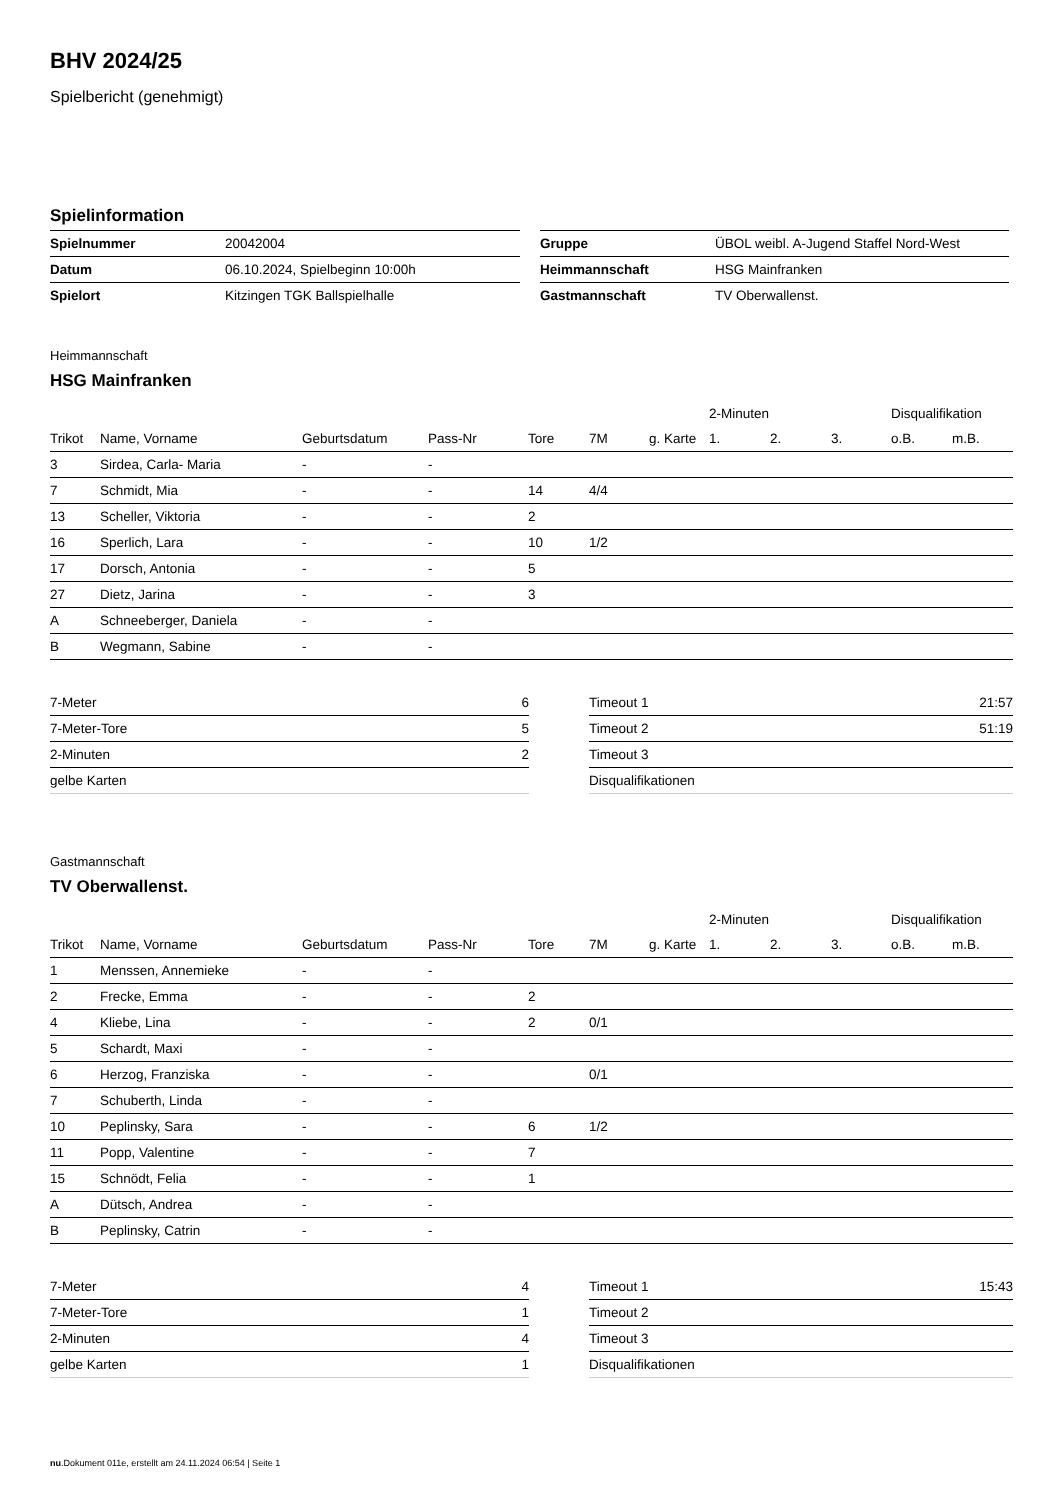BHV 2024/25
Spielbericht (genehmigt)
Spielinformation
| Spielnummer | 20042004 |
| Datum | 06.10.2024, Spielbeginn 10:00h |
| Spielort | Kitzingen TGK Ballspielhalle |
| Gruppe | ÜBOL weibl. A-Jugend Staffel Nord-West |
| Heimmannschaft | HSG Mainfranken |
| Gastmannschaft | TV Oberwallenst. |
Heimmannschaft
HSG Mainfranken
| | | | | | | | 2-Minuten | | | Disqualifikation | |
| --- | --- | --- | --- | --- | --- | --- | --- | --- | --- | --- | --- |
| Trikot | Name, Vorname | Geburtsdatum | Pass-Nr | Tore | 7M | g. Karte | 1. | 2. | 3. | o.B. | m.B. |
| 3 | Sirdea, Carla- Maria | - | - | | | | | | | | |
| 7 | Schmidt, Mia | - | - | 14 | 4/4 | | | | | | |
| 13 | Scheller, Viktoria | - | - | 2 | | | | | | | |
| 16 | Sperlich, Lara | - | - | 10 | 1/2 | | | | | | |
| 17 | Dorsch, Antonia | - | - | 5 | | | | | | | |
| 27 | Dietz, Jarina | - | - | 3 | | | | | | | |
| A | Schneeberger, Daniela | - | - | | | | | | | | |
| B | Wegmann, Sabine | - | - | | | | | | | | |
| 7-Meter | 6 |
| 7-Meter-Tore | 5 |
| 2-Minuten | 2 |
| gelbe Karten | |
| Timeout 1 | 21:57 |
| Timeout 2 | 51:19 |
| Timeout 3 | |
| Disqualifikationen | |
Gastmannschaft
TV Oberwallenst.
| | | | | | | | 2-Minuten | | | Disqualifikation | |
| --- | --- | --- | --- | --- | --- | --- | --- | --- | --- | --- | --- |
| Trikot | Name, Vorname | Geburtsdatum | Pass-Nr | Tore | 7M | g. Karte | 1. | 2. | 3. | o.B. | m.B. |
| 1 | Menssen, Annemieke | - | - | | | | | | | | |
| 2 | Frecke, Emma | - | - | 2 | | | | | | | |
| 4 | Kliebe, Lina | - | - | 2 | 0/1 | | | | | | |
| 5 | Schardt, Maxi | - | - | | | | | | | | |
| 6 | Herzog, Franziska | - | - | | 0/1 | | | | | | |
| 7 | Schuberth, Linda | - | - | | | | | | | | |
| 10 | Peplinsky, Sara | - | - | 6 | 1/2 | | | | | | |
| 11 | Popp, Valentine | - | - | 7 | | | | | | | |
| 15 | Schnödt, Felia | - | - | 1 | | | | | | | |
| A | Dütsch, Andrea | - | - | | | | | | | | |
| B | Peplinsky, Catrin | - | - | | | | | | | | |
| 7-Meter | 4 |
| 7-Meter-Tore | 1 |
| 2-Minuten | 4 |
| gelbe Karten | 1 |
| Timeout 1 | 15:43 |
| Timeout 2 | |
| Timeout 3 | |
| Disqualifikationen | |
nu.Dokument 011e, erstellt am 24.11.2024 06:54 | Seite 1